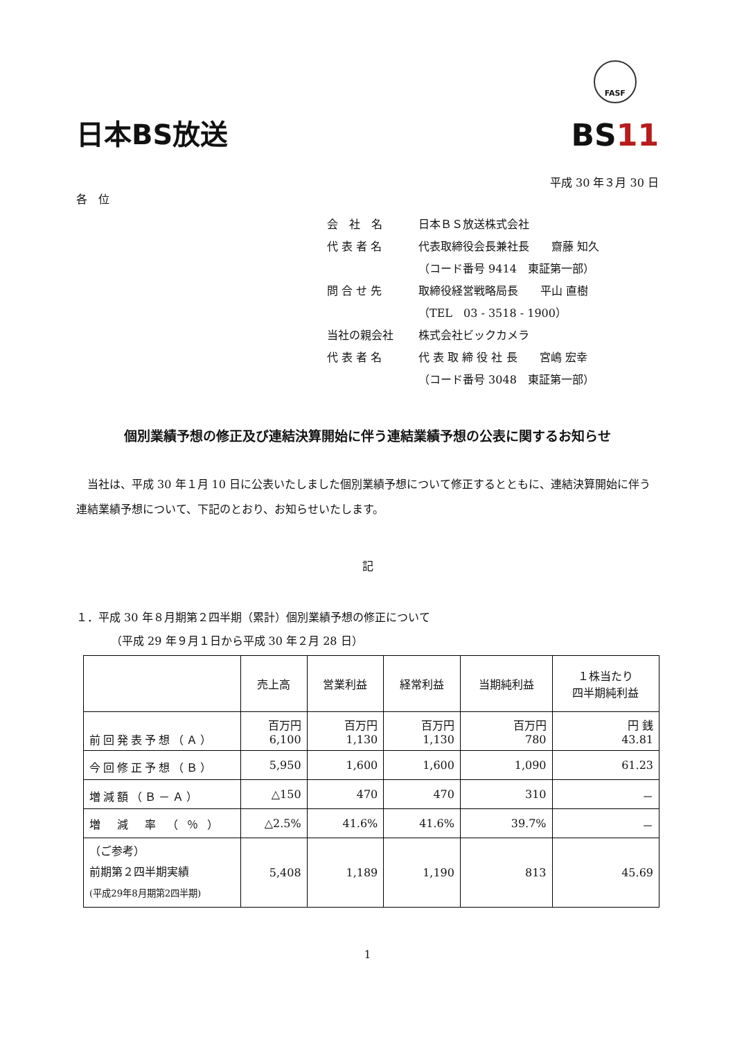日本BS放送
FASF
BS11
平成 30 年３月 30 日
各　位
会　社　名 日本ＢＳ放送株式会社
代 表 者 名 代表取締役会長兼社長　　齋藤 知久
（コード番号 9414　東証第一部）
問 合 せ 先 取締役経営戦略局長　　平山 直樹
（TEL　03 - 3518 - 1900）
当社の親会社 株式会社ビックカメラ
代 表 者 名 代 表 取 締 役 社 長　　宮嶋 宏幸
（コード番号 3048　東証第一部）
個別業績予想の修正及び連結決算開始に伴う連結業績予想の公表に関するお知らせ
当社は、平成 30 年１月 10 日に公表いたしました個別業績予想について修正するとともに、連結決算開始に伴う連結業績予想について、下記のとおり、お知らせいたします。
記
１．平成 30 年８月期第２四半期（累計）個別業績予想の修正について
（平成 29 年９月１日から平成 30 年２月 28 日）
| | 売上高 | 営業利益 | 経常利益 | 当期純利益 | １株当たり 四半期純利益 |
| --- | --- | --- | --- | --- | --- |
| 前回発表予想（Ａ） | 百万円 6,100 | 百万円 1,130 | 百万円 1,130 | 百万円 780 | 円 銭 43.81 |
| 今回修正予想（Ｂ） | 5,950 | 1,600 | 1,600 | 1,090 | 61.23 |
| 増減額（Ｂ－Ａ） | △150 | 470 | 470 | 310 | － |
| 増 減 率 （ ％ ） | △2.5% | 41.6% | 41.6% | 39.7% | － |
| （ご参考） 前期第２四半期実績 (平成29年8月期第2四半期) | 5,408 | 1,189 | 1,190 | 813 | 45.69 |
1